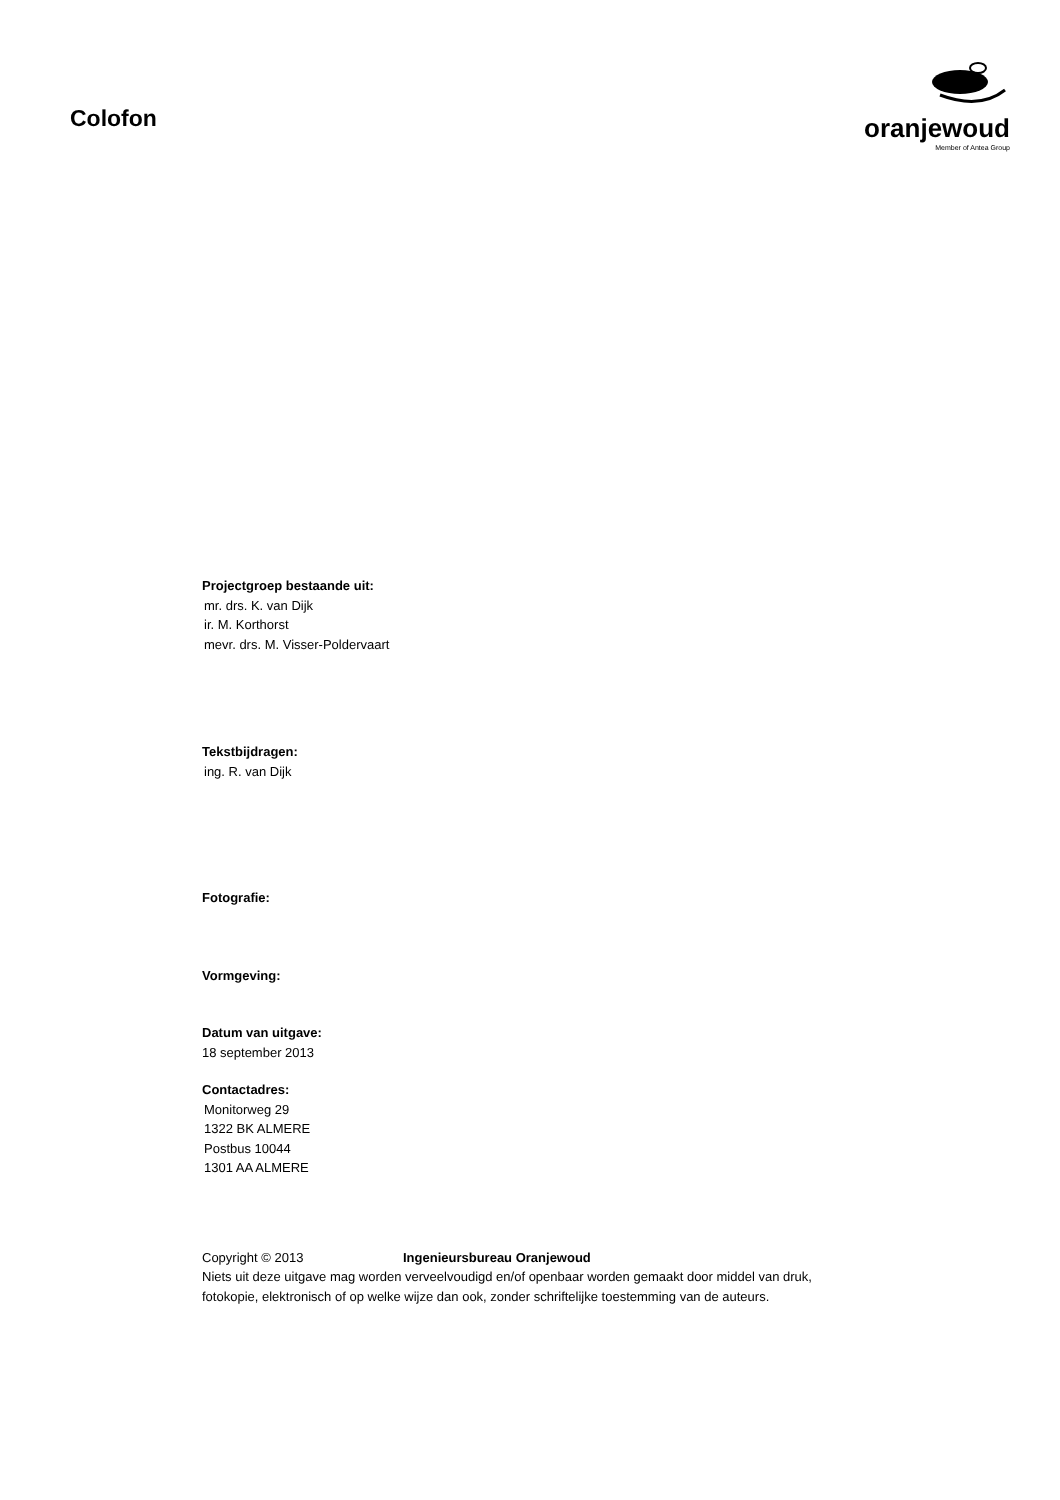Colofon
oranjewoud
Member of Antea Group
Projectgroep bestaande uit:
mr. drs. K. van Dijk
ir. M. Korthorst
mevr. drs. M. Visser-Poldervaart
Tekstbijdragen:
ing. R. van Dijk
Fotografie:
Vormgeving:
Datum van uitgave:
18 september 2013
Contactadres:
Monitorweg 29
1322 BK ALMERE
Postbus 10044
1301 AA ALMERE
Copyright © 2013 Ingenieursbureau Oranjewoud
Niets uit deze uitgave mag worden verveelvoudigd en/of openbaar worden gemaakt door middel van druk,
fotokopie, elektronisch of op welke wijze dan ook, zonder schriftelijke toestemming van de auteurs.